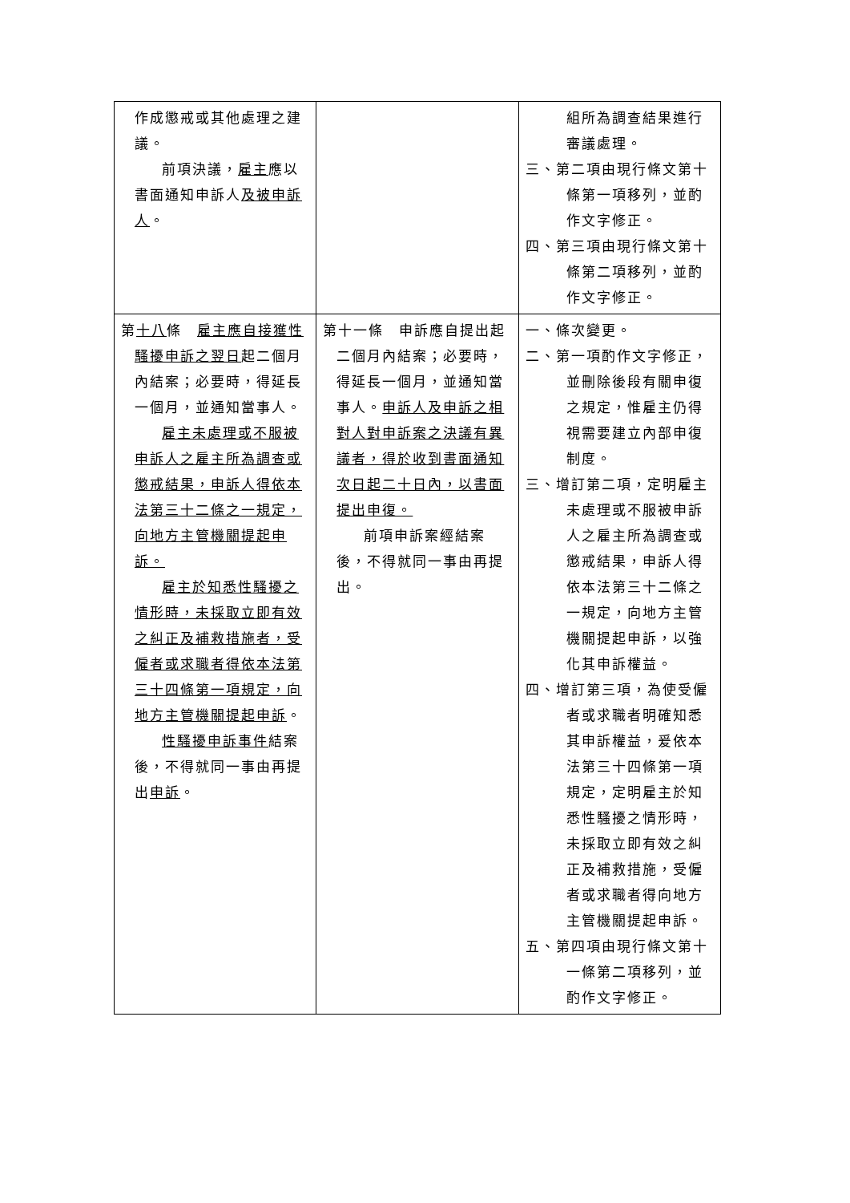| 作成懲戒或其他處理之建議。 前項決議， 雇主 應以書面通知申訴人 及被申訴人 。 | | 組所為調查結果進行審議處理。 三、第二項由現行條文第十條第一項移列，並酌作文字修正。 四、第三項由現行條文第十條第二項移列，並酌作文字修正。 |
| 第 十八 條 雇主應自接獲性騷擾申訴之翌日 起二個月內結案；必要時，得延長一個月，並通知當事人。 雇主未處理或不服被申訴人之雇主所為調查或懲戒結果，申訴人得依本法第三十二條之一規定，向地方主管機關提起申訴。 雇主於知悉性騷擾之情形時，未採取立即有效之糾正及補救措施者，受僱者或求職者得依本法第三十四條第一項規定，向地方主管機關提起申訴 。 性騷擾申訴事件 結案後，不得就同一事由再提出 申訴 。 | 第十一條 申訴應自提出起二個月內結案；必要時，得延長一個月，並通知當事人。 申訴人及申訴之相對人對申訴案之決議有異議者，得於收到書面通知次日起二十日內，以書面提出申復。 前項申訴案經結案後，不得就同一事由再提出。 | 一、條次變更。 二、第一項酌作文字修正，並刪除後段有關申復之規定，惟雇主仍得視需要建立內部申復制度。 三、增訂第二項，定明雇主未處理或不服被申訴人之雇主所為調查或懲戒結果，申訴人得依本法第三十二條之一規定，向地方主管機關提起申訴，以強化其申訴權益。 四、增訂第三項，為使受僱者或求職者明確知悉其申訴權益，爰依本法第三十四條第一項規定，定明雇主於知悉性騷擾之情形時，未採取立即有效之糾正及補救措施，受僱者或求職者得向地方主管機關提起申訴。 五、第四項由現行條文第十一條第二項移列，並酌作文字修正。 |